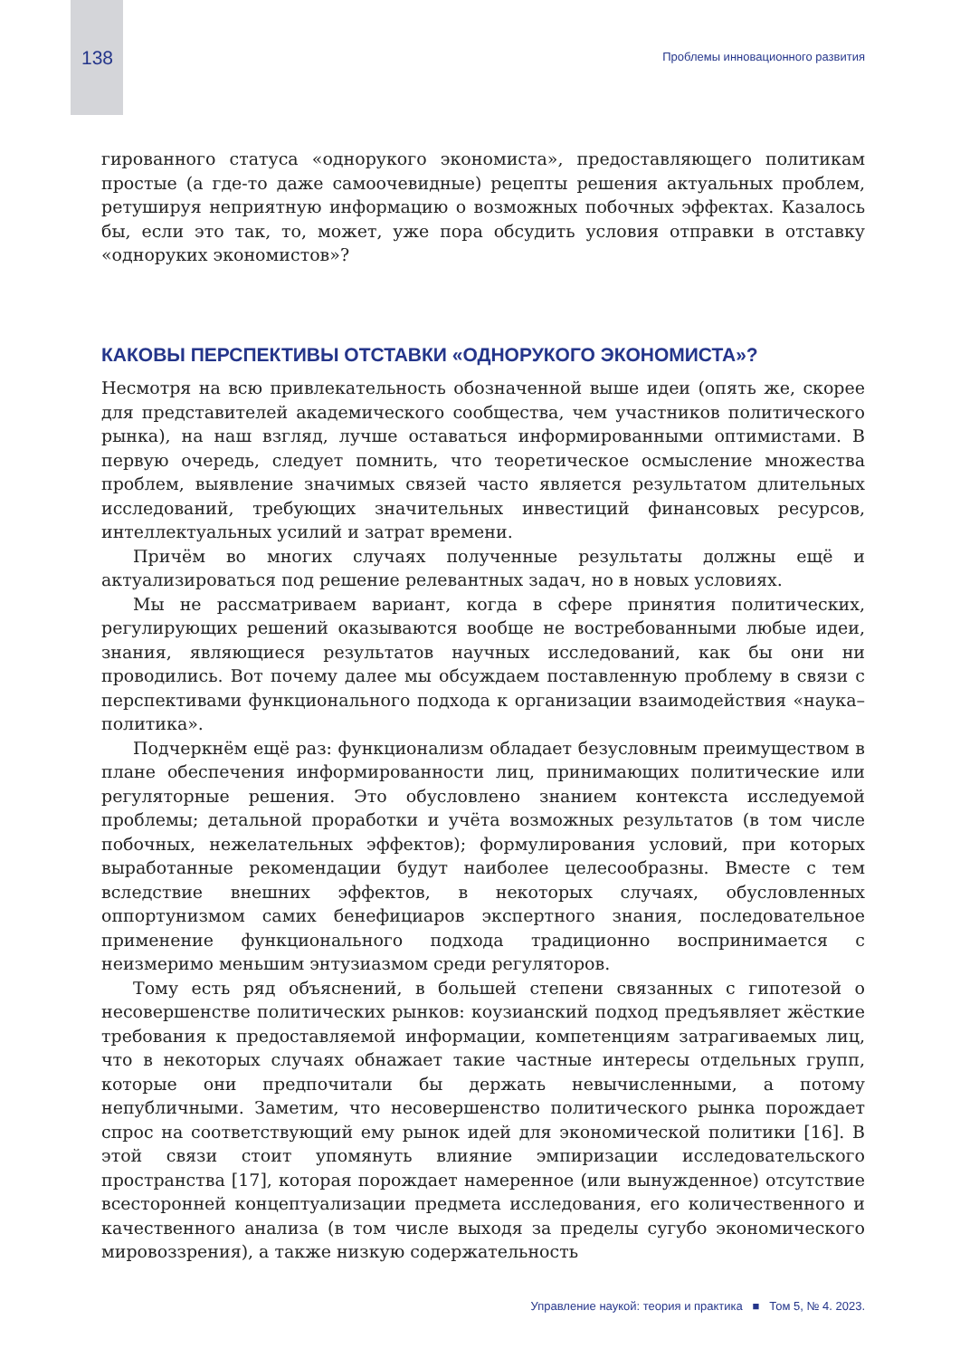138 Проблемы инновационного развития
гированного статуса «однорукого экономиста», предоставляющего политикам простые (а где-то даже самоочевидные) рецепты решения актуальных проблем, ретушируя неприятную информацию о возможных побочных эффектах. Казалось бы, если это так, то, может, уже пора обсудить условия отправки в отставку «одноруких экономистов»?
КАКОВЫ ПЕРСПЕКТИВЫ ОТСТАВКИ «ОДНОРУКОГО ЭКОНОМИСТА»?
Несмотря на всю привлекательность обозначенной выше идеи (опять же, скорее для представителей академического сообщества, чем участников политического рынка), на наш взгляд, лучше оставаться информированными оптимистами. В первую очередь, следует помнить, что теоретическое осмысление множества проблем, выявление значимых связей часто является результатом длительных исследований, требующих значительных инвестиций финансовых ресурсов, интеллектуальных усилий и затрат времени.
Причём во многих случаях полученные результаты должны ещё и актуализироваться под решение релевантных задач, но в новых условиях.
Мы не рассматриваем вариант, когда в сфере принятия политических, регулирующих решений оказываются вообще не востребованными любые идеи, знания, являющиеся результатов научных исследований, как бы они ни проводились. Вот почему далее мы обсуждаем поставленную проблему в связи с перспективами функционального подхода к организации взаимодействия «наука–политика».
Подчеркнём ещё раз: функционализм обладает безусловным преимуществом в плане обеспечения информированности лиц, принимающих политические или регуляторные решения. Это обусловлено знанием контекста исследуемой проблемы; детальной проработки и учёта возможных результатов (в том числе побочных, нежелательных эффектов); формулирования условий, при которых выработанные рекомендации будут наиболее целесообразны. Вместе с тем вследствие внешних эффектов, в некоторых случаях, обусловленных оппортунизмом самих бенефициаров экспертного знания, последовательное применение функционального подхода традиционно воспринимается с неизмеримо меньшим энтузиазмом среди регуляторов.
Тому есть ряд объяснений, в большей степени связанных с гипотезой о несовершенстве политических рынков: коузианский подход предъявляет жёсткие требования к предоставляемой информации, компетенциям затрагиваемых лиц, что в некоторых случаях обнажает такие частные интересы отдельных групп, которые они предпочитали бы держать невычисленными, а потому непубличными. Заметим, что несовершенство политического рынка порождает спрос на соответствующий ему рынок идей для экономической политики [16]. В этой связи стоит упомянуть влияние эмпиризации исследовательского пространства [17], которая порождает намеренное (или вынужденное) отсутствие всесторонней концептуализации предмета исследования, его количественного и качественного анализа (в том числе выходя за пределы сугубо экономического мировоззрения), а также низкую содержательность
Управление наукой: теория и практика ■ Том 5, № 4. 2023.